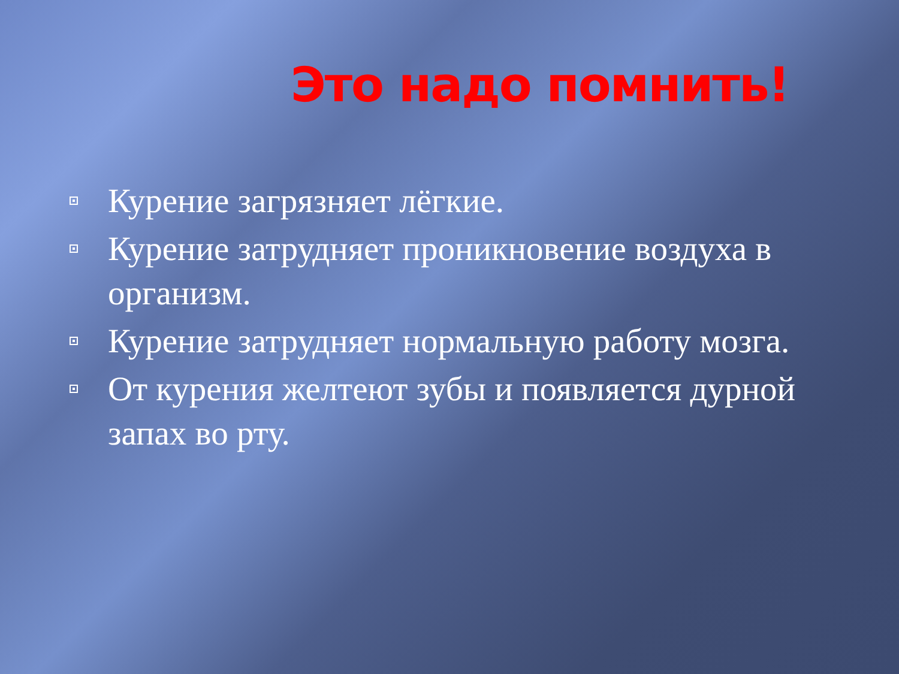Это надо помнить!
Курение загрязняет лёгкие.
Курение затрудняет проникновение воздуха в организм.
Курение затрудняет нормальную работу мозга.
От курения желтеют зубы и появляется дурной запах во рту.